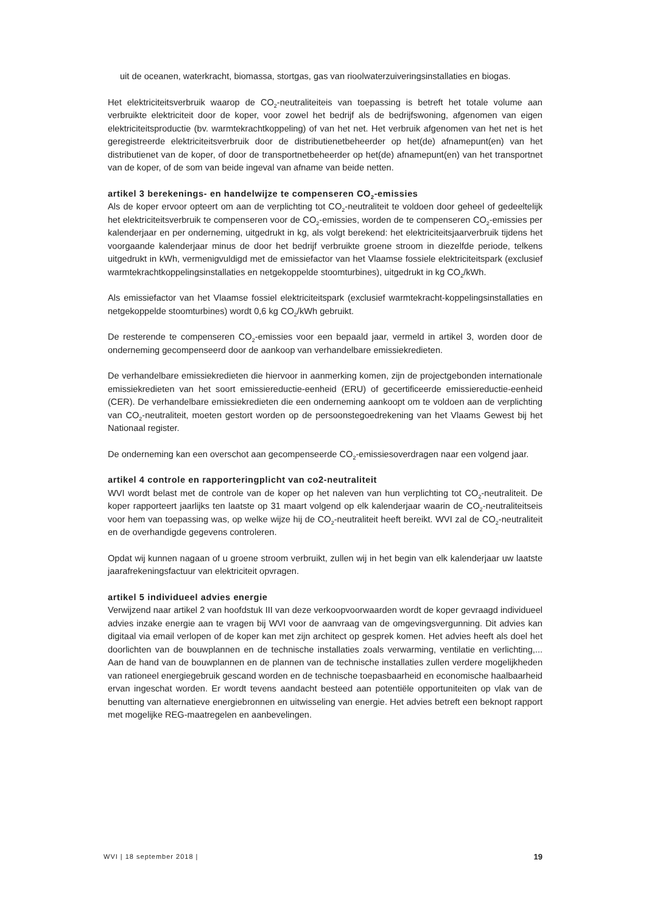uit de oceanen, waterkracht, biomassa, stortgas, gas van rioolwaterzuiveringsinstallaties en biogas.
Het elektriciteitsverbruik waarop de CO<sub>2</sub>-neutraliteiteis van toepassing is betreft het totale volume aan verbruikte elektriciteit door de koper, voor zowel het bedrijf als de bedrijfswoning, afgenomen van eigen elektriciteitsproductie (bv. warmtekrachtkoppeling) of van het net. Het verbruik afgenomen van het net is het geregistreerde elektriciteitsverbruik door de distributienetbeheerder op het(de) afnamepunt(en) van het distributienet van de koper, of door de transportnetbeheerder op het(de) afnamepunt(en) van het transportnet van de koper, of de som van beide ingeval van afname van beide netten.
artikel 3 berekenings- en handelwijze te compenseren CO<sub>2</sub>-emissies
Als de koper ervoor opteert om aan de verplichting tot CO<sub>2</sub>-neutraliteit te voldoen door geheel of gedeeltelijk het elektriciteitsverbruik te compenseren voor de CO<sub>2</sub>-emissies, worden de te compenseren CO<sub>2</sub>-emissies per kalenderjaar en per onderneming, uitgedrukt in kg, als volgt berekend: het elektriciteitsjaarverbruik tijdens het voorgaande kalenderjaar minus de door het bedrijf verbruikte groene stroom in diezelfde periode, telkens uitgedrukt in kWh, vermenigvuldigd met de emissiefactor van het Vlaamse fossiele elektriciteitspark (exclusief warmtekrachtkoppelingsinstallaties en netgekoppelde stoomturbines), uitgedrukt in kg CO<sub>2</sub>/kWh.
Als emissiefactor van het Vlaamse fossiel elektriciteitspark (exclusief warmtekracht-koppelingsinstallaties en netgekoppelde stoomturbines) wordt 0,6 kg CO<sub>2</sub>/kWh gebruikt.
De resterende te compenseren CO<sub>2</sub>-emissies voor een bepaald jaar, vermeld in artikel 3, worden door de onderneming gecompenseerd door de aankoop van verhandelbare emissiekredieten.
De verhandelbare emissiekredieten die hiervoor in aanmerking komen, zijn de projectgebonden internationale emissiekredieten van het soort emissiereductie-eenheid (ERU) of gecertificeerde emissiereductie-eenheid (CER). De verhandelbare emissiekredieten die een onderneming aankoopt om te voldoen aan de verplichting van CO<sub>2</sub>-neutraliteit, moeten gestort worden op de persoonstegoedrekening van het Vlaams Gewest bij het Nationaal register.
De onderneming kan een overschot aan gecompenseerde CO<sub>2</sub>-emissiesoverdragen naar een volgend jaar.
artikel 4 controle en rapporteringplicht van co2-neutraliteit
WVI wordt belast met de controle van de koper op het naleven van hun verplichting tot CO<sub>2</sub>-neutraliteit. De koper rapporteert jaarlijks ten laatste op 31 maart volgend op elk kalenderjaar waarin de CO<sub>2</sub>-neutraliteitseis voor hem van toepassing was, op welke wijze hij de CO<sub>2</sub>-neutraliteit heeft bereikt. WVI zal de CO<sub>2</sub>-neutraliteit en de overhandigde gegevens controleren.
Opdat wij kunnen nagaan of u groene stroom verbruikt, zullen wij in het begin van elk kalenderjaar uw laatste jaarafrekeningsfactuur van elektriciteit opvragen.
artikel 5 individueel advies energie
Verwijzend naar artikel 2 van hoofdstuk III van deze verkoopvoorwaarden wordt de koper gevraagd individueel advies inzake energie aan te vragen bij WVI voor de aanvraag van de omgevingsvergunning. Dit advies kan digitaal via email verlopen of de koper kan met zijn architect op gesprek komen. Het advies heeft als doel het doorlichten van de bouwplannen en de technische installaties zoals verwarming, ventilatie en verlichting,... Aan de hand van de bouwplannen en de plannen van de technische installaties zullen verdere mogelijkheden van rationeel energiegebruik gescand worden en de technische toepasbaarheid en economische haalbaarheid ervan ingeschat worden. Er wordt tevens aandacht besteed aan potentiële opportuniteiten op vlak van de benutting van alternatieve energiebronnen en uitwisseling van energie. Het advies betreft een beknopt rapport met mogelijke REG-maatregelen en aanbevelingen.
WVI | 18 september 2018 | 19